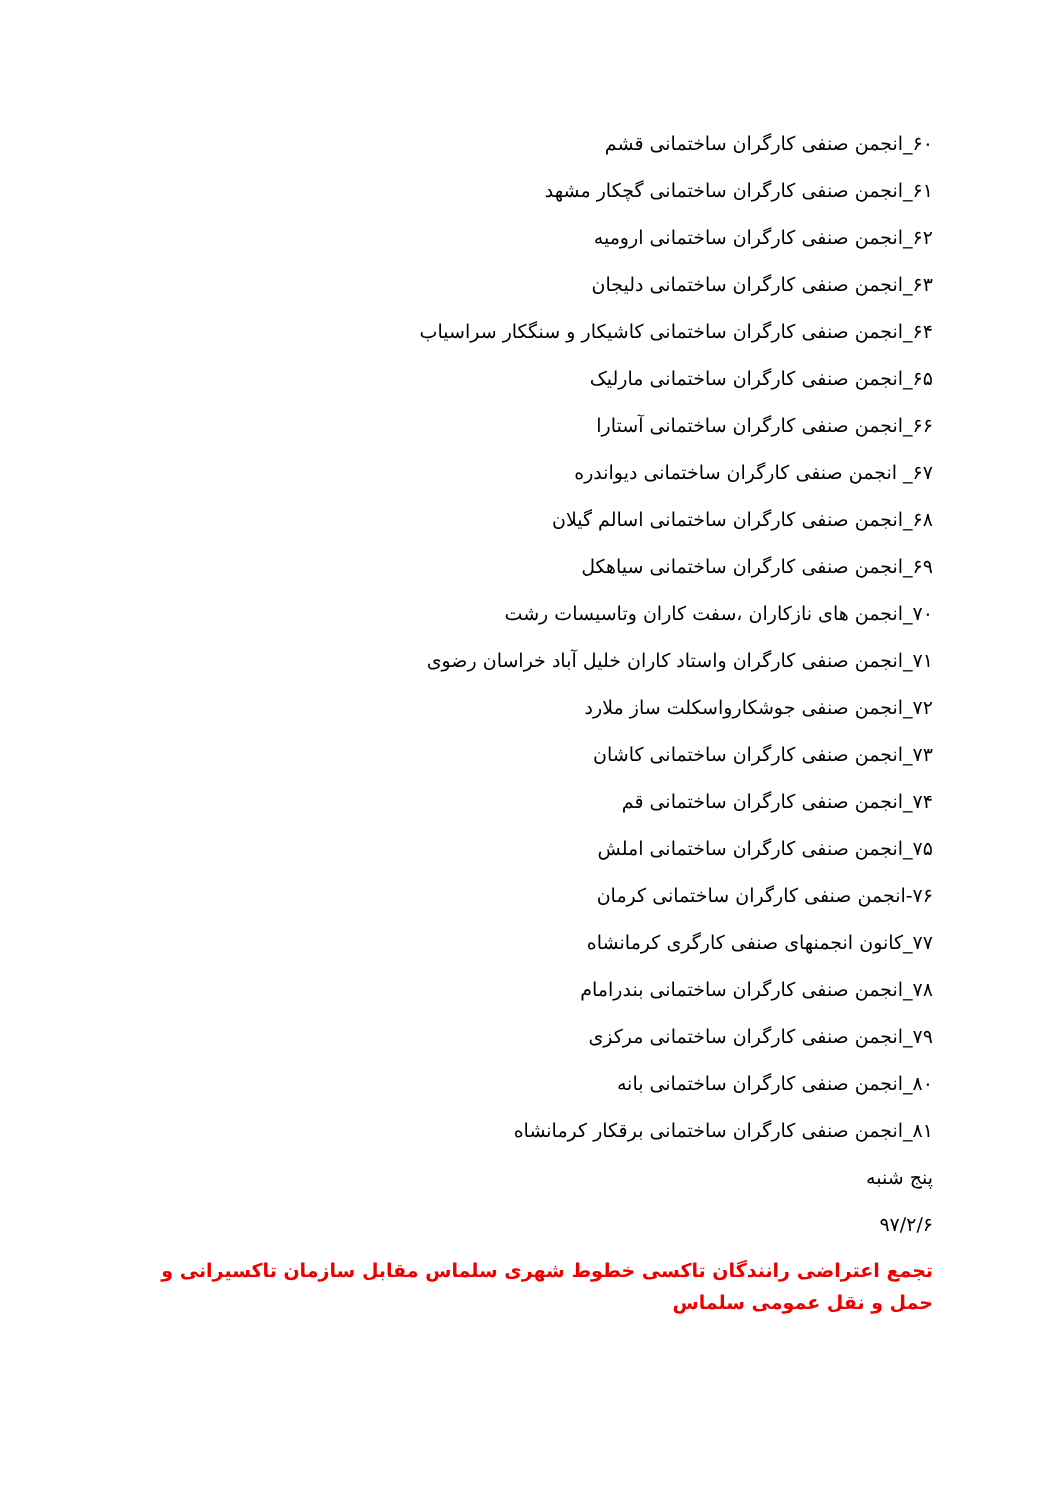۶۰_انجمن صنفی کارگران ساختمانی قشم
۶۱_انجمن صنفی کارگران ساختمانی گچکار مشهد
۶۲_انجمن صنفی کارگران ساختمانی ارومیه
۶۳_انجمن صنفی کارگران ساختمانی دلیجان
۶۴_انجمن صنفی کارگران ساختمانی کاشیکار و سنگکار سراسیاب
۶۵_انجمن صنفی کارگران ساختمانی مارلیک
۶۶_انجمن صنفی کارگران ساختمانی آستارا
۶۷_ انجمن صنفی کارگران ساختمانی دیواندره
۶۸_انجمن صنفی کارگران ساختمانی اسالم گیلان
۶۹_انجمن صنفی کارگران ساختمانی سیاهکل
۷۰_انجمن های نازکاران ،سفت کاران وتاسیسات رشت
۷۱_انجمن صنفی کارگران واستاد کاران خلیل آباد خراسان رضوی
۷۲_انجمن صنفی جوشکارواسکلت ساز ملارد
۷۳_انجمن صنفی کارگران ساختمانی کاشان
۷۴_انجمن صنفی کارگران ساختمانی قم
۷۵_انجمن صنفی کارگران ساختمانی املش
۷۶-انجمن صنفی کارگران ساختمانی کرمان
۷۷_کانون انجمنهای صنفی کارگری کرمانشاه
۷۸_انجمن صنفی کارگران ساختمانی بندرامام
۷۹_انجمن صنفی کارگران ساختمانی مرکزی
۸۰_انجمن صنفی کارگران ساختمانی بانه
۸۱_انجمن صنفی کارگران ساختمانی برقکار کرمانشاه
پنج شنبه
۹۷/۲/۶
تجمع اعتراضی رانندگان تاکسی خطوط شهری سلماس مقابل سازمان تاکسیرانی و حمل و نقل عمومی سلماس